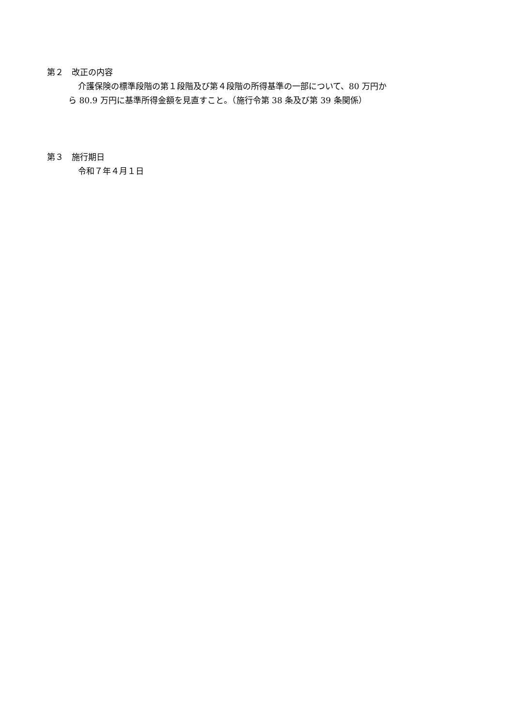第２　改正の内容
介護保険の標準段階の第１段階及び第４段階の所得基準の一部について、80 万円か
ら 80.9 万円に基準所得金額を見直すこと。（施行令第 38 条及び第 39 条関係）
第３　施行期日
令和７年４月１日